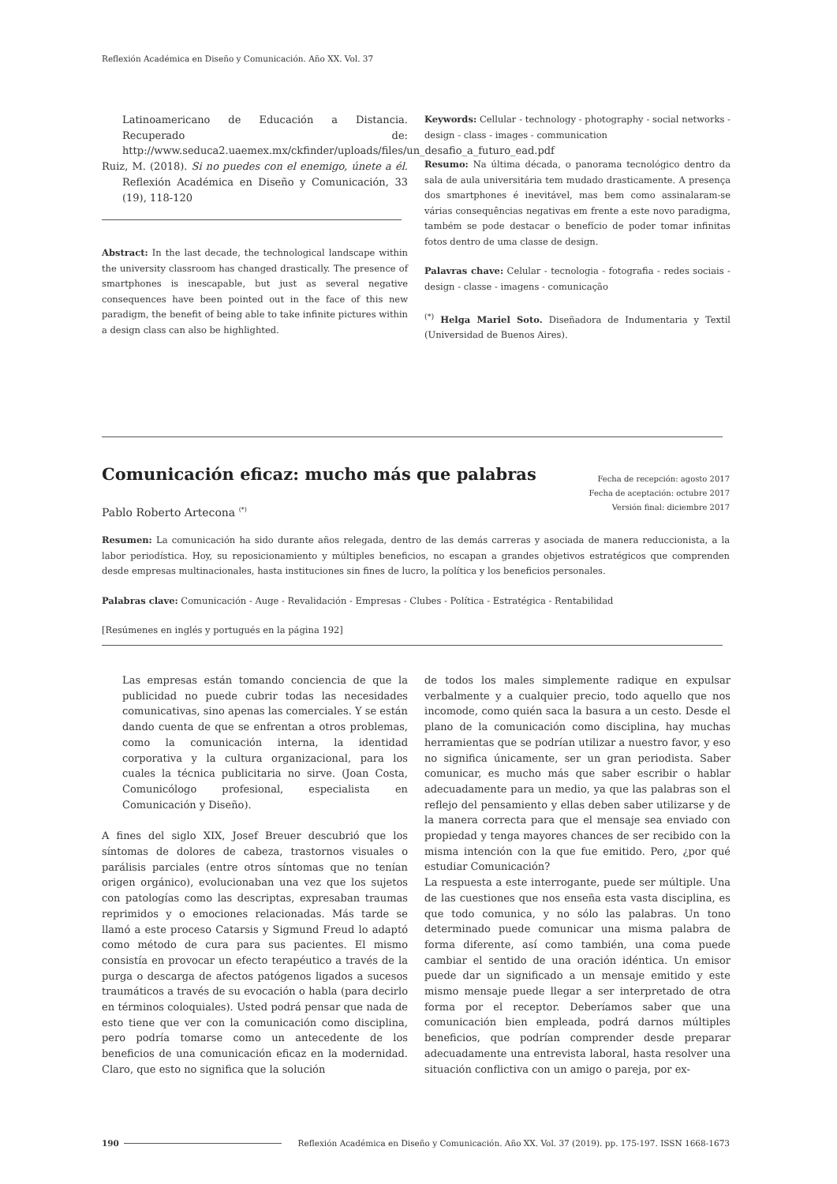Reflexión Académica en Diseño y Comunicación. Año XX. Vol. 37
Latinoamericano de Educación a Distancia. Recuperado de: http://www.seduca2.uaemex.mx/ckfinder/uploads/files/un_desafio_a_futuro_ead.pdf
Ruiz, M. (2018). Si no puedes con el enemigo, únete a él. Reflexión Académica en Diseño y Comunicación, 33 (19), 118-120
Abstract: In the last decade, the technological landscape within the university classroom has changed drastically. The presence of smartphones is inescapable, but just as several negative consequences have been pointed out in the face of this new paradigm, the benefit of being able to take infinite pictures within a design class can also be highlighted.
Keywords: Cellular - technology - photography - social networks - design - class - images - communication
Resumo: Na última década, o panorama tecnológico dentro da sala de aula universitária tem mudado drasticamente. A presença dos smartphones é inevitável, mas bem como assinalaram-se várias consequências negativas em frente a este novo paradigma, também se pode destacar o benefício de poder tomar infinitas fotos dentro de uma classe de design.
Palavras chave: Celular - tecnologia - fotografia - redes sociais - design - classe - imagens - comunicação
<sup>(*)</sup> Helga Mariel Soto. Diseñadora de Indumentaria y Textil (Universidad de Buenos Aires).
Comunicación eficaz: mucho más que palabras
Pablo Roberto Artecona <sup>(*)</sup>
Fecha de recepción: agosto 2017
Fecha de aceptación: octubre 2017
Versión final: diciembre 2017
Resumen: La comunicación ha sido durante años relegada, dentro de las demás carreras y asociada de manera reduccionista, a la labor periodística. Hoy, su reposicionamiento y múltiples beneficios, no escapan a grandes objetivos estratégicos que comprenden desde empresas multinacionales, hasta instituciones sin fines de lucro, la política y los beneficios personales.
Palabras clave: Comunicación - Auge - Revalidación - Empresas - Clubes - Política - Estratégica - Rentabilidad
[Resúmenes en inglés y portugués en la página 192]
Las empresas están tomando conciencia de que la publicidad no puede cubrir todas las necesidades comunicativas, sino apenas las comerciales. Y se están dando cuenta de que se enfrentan a otros problemas, como la comunicación interna, la identidad corporativa y la cultura organizacional, para los cuales la técnica publicitaria no sirve. (Joan Costa, Comunicólogo profesional, especialista en Comunicación y Diseño).
A fines del siglo XIX, Josef Breuer descubrió que los síntomas de dolores de cabeza, trastornos visuales o parálisis parciales (entre otros síntomas que no tenían origen orgánico), evolucionaban una vez que los sujetos con patologías como las descriptas, expresaban traumas reprimidos y o emociones relacionadas. Más tarde se llamó a este proceso Catarsis y Sigmund Freud lo adaptó como método de cura para sus pacientes. El mismo consistía en provocar un efecto terapéutico a través de la purga o descarga de afectos patógenos ligados a sucesos traumáticos a través de su evocación o habla (para decirlo en términos coloquiales). Usted podrá pensar que nada de esto tiene que ver con la comunicación como disciplina, pero podría tomarse como un antecedente de los beneficios de una comunicación eficaz en la modernidad. Claro, que esto no significa que la solución
de todos los males simplemente radique en expulsar verbalmente y a cualquier precio, todo aquello que nos incomode, como quién saca la basura a un cesto. Desde el plano de la comunicación como disciplina, hay muchas herramientas que se podrían utilizar a nuestro favor, y eso no significa únicamente, ser un gran periodista. Saber comunicar, es mucho más que saber escribir o hablar adecuadamente para un medio, ya que las palabras son el reflejo del pensamiento y ellas deben saber utilizarse y de la manera correcta para que el mensaje sea enviado con propiedad y tenga mayores chances de ser recibido con la misma intención con la que fue emitido. Pero, ¿por qué estudiar Comunicación?
La respuesta a este interrogante, puede ser múltiple. Una de las cuestiones que nos enseña esta vasta disciplina, es que todo comunica, y no sólo las palabras. Un tono determinado puede comunicar una misma palabra de forma diferente, así como también, una coma puede cambiar el sentido de una oración idéntica. Un emisor puede dar un significado a un mensaje emitido y este mismo mensaje puede llegar a ser interpretado de otra forma por el receptor. Deberíamos saber que una comunicación bien empleada, podrá darnos múltiples beneficios, que podrían comprender desde preparar adecuadamente una entrevista laboral, hasta resolver una situación conflictiva con un amigo o pareja, por ex-
190 Reflexión Académica en Diseño y Comunicación. Año XX. Vol. 37 (2019). pp. 175-197. ISSN 1668-1673